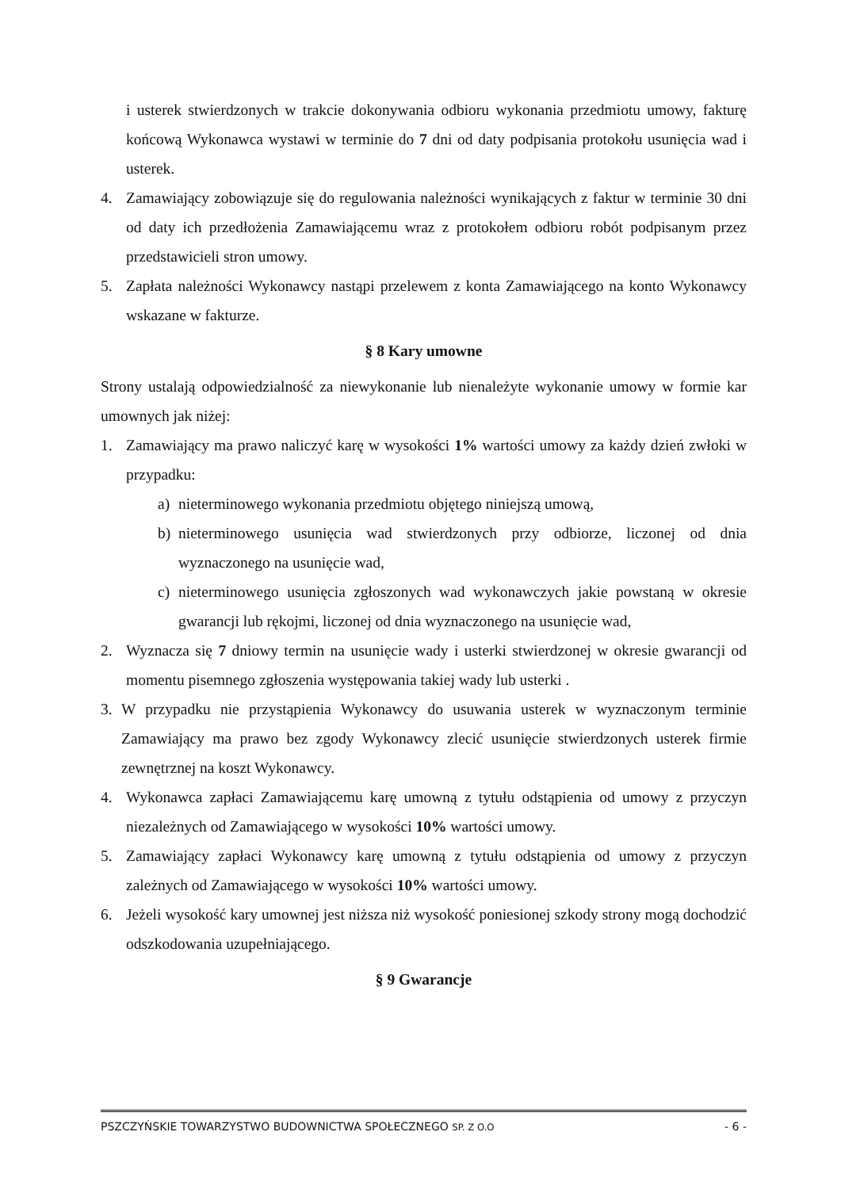i usterek stwierdzonych w trakcie dokonywania odbioru wykonania przedmiotu umowy, fakturę końcową Wykonawca wystawi w terminie do 7 dni od daty podpisania protokołu usunięcia wad i usterek.
4. Zamawiający zobowiązuje się do regulowania należności wynikających z faktur w terminie 30 dni od daty ich przedłożenia Zamawiającemu wraz z protokołem odbioru robót podpisanym przez przedstawicieli stron umowy.
5. Zapłata należności Wykonawcy nastąpi przelewem z konta Zamawiającego na konto Wykonawcy wskazane w fakturze.
§ 8 Kary umowne
Strony ustalają odpowiedzialność za niewykonanie lub nienależyte wykonanie umowy w formie kar umownych jak niżej:
1. Zamawiający ma prawo naliczyć karę w wysokości 1% wartości umowy za każdy dzień zwłoki w przypadku:
a) nieterminowego wykonania przedmiotu objętego niniejszą umową,
b) nieterminowego usunięcia wad stwierdzonych przy odbiorze, liczonej od dnia wyznaczonego na usunięcie wad,
c) nieterminowego usunięcia zgłoszonych wad wykonawczych jakie powstaną w okresie gwarancji lub rękojmi, liczonej od dnia wyznaczonego na usunięcie wad,
2. Wyznacza się 7 dniowy termin na usunięcie wady i usterki stwierdzonej w okresie gwarancji od momentu pisemnego zgłoszenia występowania takiej wady lub usterki .
3. W przypadku nie przystąpienia Wykonawcy do usuwania usterek w wyznaczonym terminie Zamawiający ma prawo bez zgody Wykonawcy zlecić usunięcie stwierdzonych usterek firmie zewnętrznej na koszt Wykonawcy.
4. Wykonawca zapłaci Zamawiającemu karę umowną z tytułu odstąpienia od umowy z przyczyn niezależnych od Zamawiającego w wysokości 10% wartości umowy.
5. Zamawiający zapłaci Wykonawcy karę umowną z tytułu odstąpienia od umowy z przyczyn zależnych od Zamawiającego w wysokości 10% wartości umowy.
6. Jeżeli wysokość kary umownej jest niższa niż wysokość poniesionej szkody strony mogą dochodzić odszkodowania uzupełniającego.
§ 9 Gwarancje
PSZCZYŃSKIE TOWARZYSTWO BUDOWNICTWA SPOŁECZNEGO SP. Z O.O - 6 -